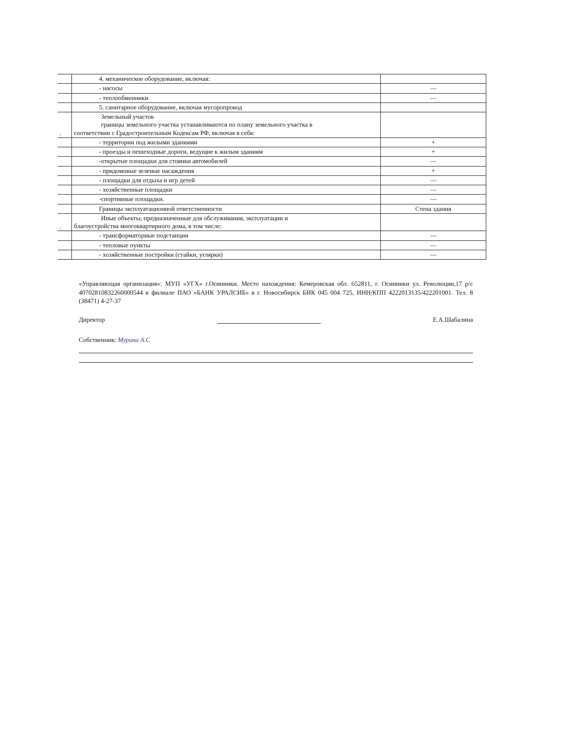| | 4. механическое оборудование, включая: | |
| | - насосы | — |
| | - теплообменники | — |
| | 5. санитарное оборудование, включая мусоропровод | |
| . | Земельный участок границы земельного участка устанавливаются по плану земельного участка в соответствии с Градостроительным Кодексам РФ, включая в себя: | |
| | - территории под жилыми зданиями | + |
| | - проезды и пешеходные дороги, ведущие к жилым зданиям | + |
| | -открытые площадки для стоянки автомобилей | — |
| | - придомовые зеленые насаждения | + |
| | - площадки для отдыха и игр детей | — |
| | - хозяйственные площадки | — |
| | -спортивные площадки. | — |
| | Границы эксплуатационной ответственности | Стена здания |
| . | Иные объекты, предназначенные для обслуживания, эксплуатации и благоустройства многоквартирного дома, в том числе: | |
| | - трансформаторные подстанции | — |
| | - тепловые пункты | — |
| | - хозяйственные постройки (стайки, углярки) | — |
«Управляющая организация»: МУП «УГХ» г.Осинники. Место нахождения: Кемеровская обл. 652811, г. Осинники ул. Революции,17 р/с 40702810832260000544 в филиале ПАО «БАНК УРАЛСИБ» в г. Новосибирск БИК 045 004 725, ИНН/КПП 4222013135/422201001. Тел. 8 (38471) 4-27-37
Директор Е.А.Шабалина
Собственник: Мурина А.С